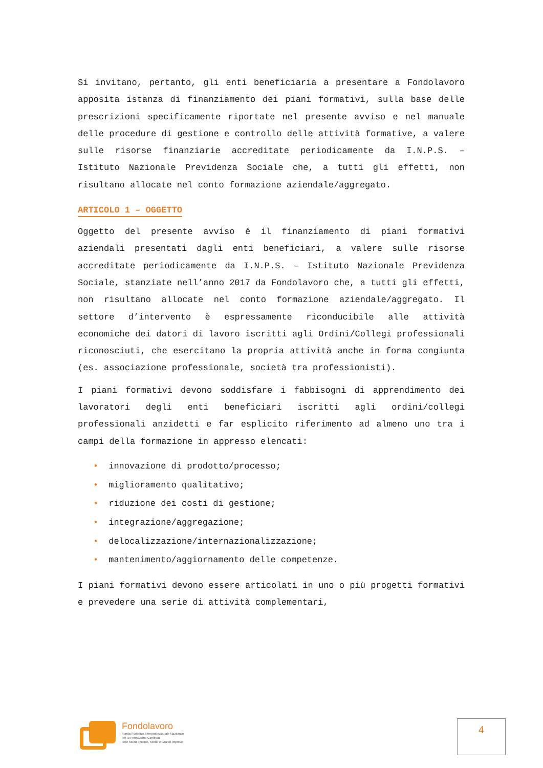Si invitano, pertanto, gli enti beneficiaria a presentare a Fondolavoro apposita istanza di finanziamento dei piani formativi, sulla base delle prescrizioni specificamente riportate nel presente avviso e nel manuale delle procedure di gestione e controllo delle attività formative, a valere sulle risorse finanziarie accreditate periodicamente da I.N.P.S. – Istituto Nazionale Previdenza Sociale che, a tutti gli effetti, non risultano allocate nel conto formazione aziendale/aggregato.
ARTICOLO 1 – OGGETTO
Oggetto del presente avviso è il finanziamento di piani formativi aziendali presentati dagli enti beneficiari, a valere sulle risorse accreditate periodicamente da I.N.P.S. – Istituto Nazionale Previdenza Sociale, stanziate nell’anno 2017 da Fondolavoro che, a tutti gli effetti, non risultano allocate nel conto formazione aziendale/aggregato. Il settore d’intervento è espressamente riconducibile alle attività economiche dei datori di lavoro iscritti agli Ordini/Collegi professionali riconosciuti, che esercitano la propria attività anche in forma congiunta (es. associazione professionale, società tra professionisti).
I piani formativi devono soddisfare i fabbisogni di apprendimento dei lavoratori degli enti beneficiari iscritti agli ordini/collegi professionali anzidetti e far esplicito riferimento ad almeno uno tra i campi della formazione in appresso elencati:
• innovazione di prodotto/processo;
• miglioramento qualitativo;
• riduzione dei costi di gestione;
• integrazione/aggregazione;
• delocalizzazione/internazionalizzazione;
• mantenimento/aggiornamento delle competenze.
I piani formativi devono essere articolati in uno o più progetti formativi e prevedere una serie di attività complementari,
Fondolavoro
Fondo Paritetico Interprofessionale Nazionale
per la Formazione Continua
delle Micro, Piccole, Medie e Grandi Imprese
4